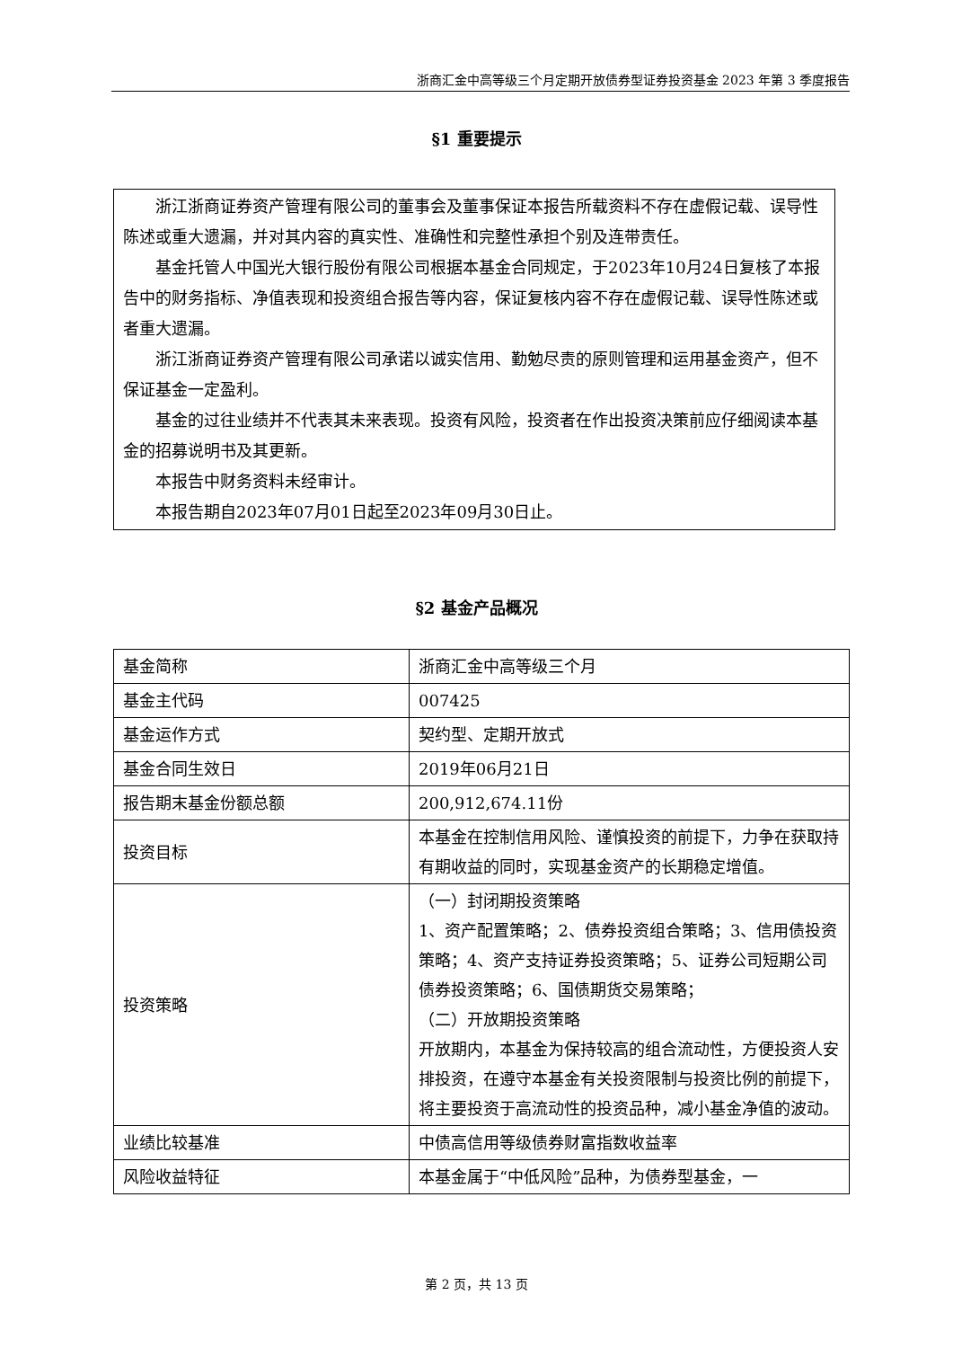浙商汇金中高等级三个月定期开放债券型证券投资基金 2023 年第 3 季度报告
§1 重要提示
浙江浙商证券资产管理有限公司的董事会及董事保证本报告所载资料不存在虚假记载、误导性陈述或重大遗漏，并对其内容的真实性、准确性和完整性承担个别及连带责任。
基金托管人中国光大银行股份有限公司根据本基金合同规定，于2023年10月24日复核了本报告中的财务指标、净值表现和投资组合报告等内容，保证复核内容不存在虚假记载、误导性陈述或者重大遗漏。
浙江浙商证券资产管理有限公司承诺以诚实信用、勤勉尽责的原则管理和运用基金资产，但不保证基金一定盈利。
基金的过往业绩并不代表其未来表现。投资有风险，投资者在作出投资决策前应仔细阅读本基金的招募说明书及其更新。
本报告中财务资料未经审计。
本报告期自2023年07月01日起至2023年09月30日止。
§2 基金产品概况
| 基金简称 | 浙商汇金中高等级三个月 |
| 基金主代码 | 007425 |
| 基金运作方式 | 契约型、定期开放式 |
| 基金合同生效日 | 2019年06月21日 |
| 报告期末基金份额总额 | 200,912,674.11份 |
| 投资目标 | 本基金在控制信用风险、谨慎投资的前提下，力争在获取持有期收益的同时，实现基金资产的长期稳定增值。 |
| 投资策略 | （一）封闭期投资策略 1、资产配置策略；2、债券投资组合策略；3、信用债投资策略；4、资产支持证券投资策略；5、证券公司短期公司债券投资策略；6、国债期货交易策略； （二）开放期投资策略 开放期内，本基金为保持较高的组合流动性，方便投资人安排投资，在遵守本基金有关投资限制与投资比例的前提下，将主要投资于高流动性的投资品种，减小基金净值的波动。 |
| 业绩比较基准 | 中债高信用等级债券财富指数收益率 |
| 风险收益特征 | 本基金属于“中低风险”品种，为债券型基金，一 |
第 2 页，共 13 页